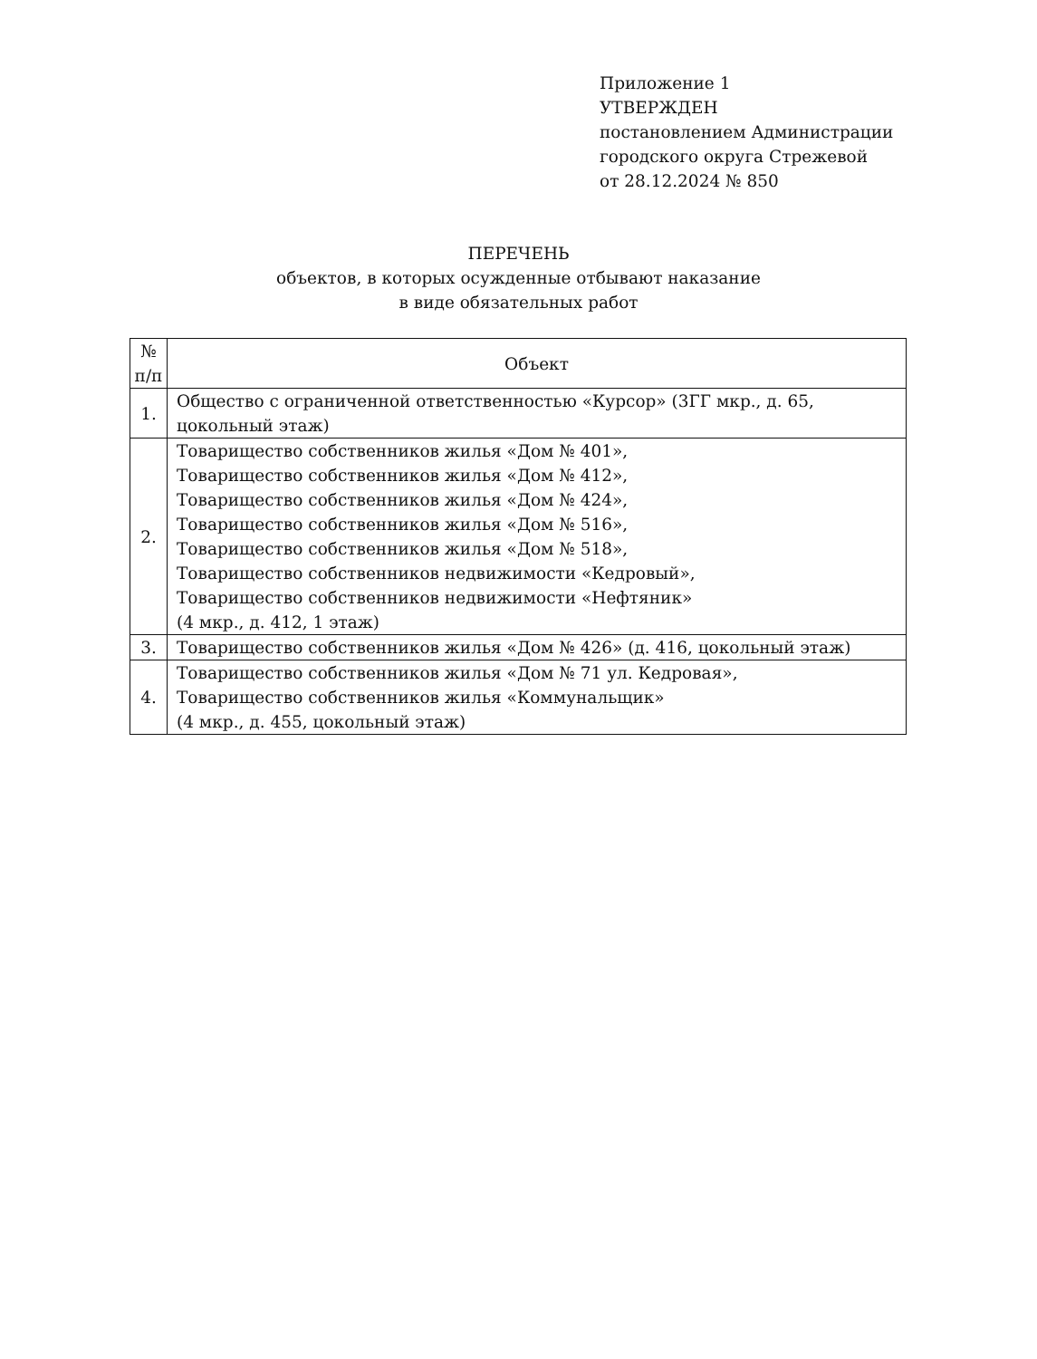Приложение 1
УТВЕРЖДЕН
постановлением Администрации
городского округа Стрежевой
от 28.12.2024 № 850
ПЕРЕЧЕНЬ
объектов, в которых осужденные отбывают наказание
в виде обязательных работ
| № п/п | Объект |
| --- | --- |
| 1. | Общество с ограниченной ответственностью «Курсор» (3ГГ мкр., д. 65, цокольный этаж) |
| 2. | Товарищество собственников жилья «Дом № 401», Товарищество собственников жилья «Дом № 412», Товарищество собственников жилья «Дом № 424», Товарищество собственников жилья «Дом № 516», Товарищество собственников жилья «Дом № 518», Товарищество собственников недвижимости «Кедровый», Товарищество собственников недвижимости «Нефтяник» (4 мкр., д. 412, 1 этаж) |
| 3. | Товарищество собственников жилья «Дом № 426» (д. 416, цокольный этаж) |
| 4. | Товарищество собственников жилья «Дом № 71 ул. Кедровая», Товарищество собственников жилья «Коммунальщик» (4 мкр., д. 455, цокольный этаж) |